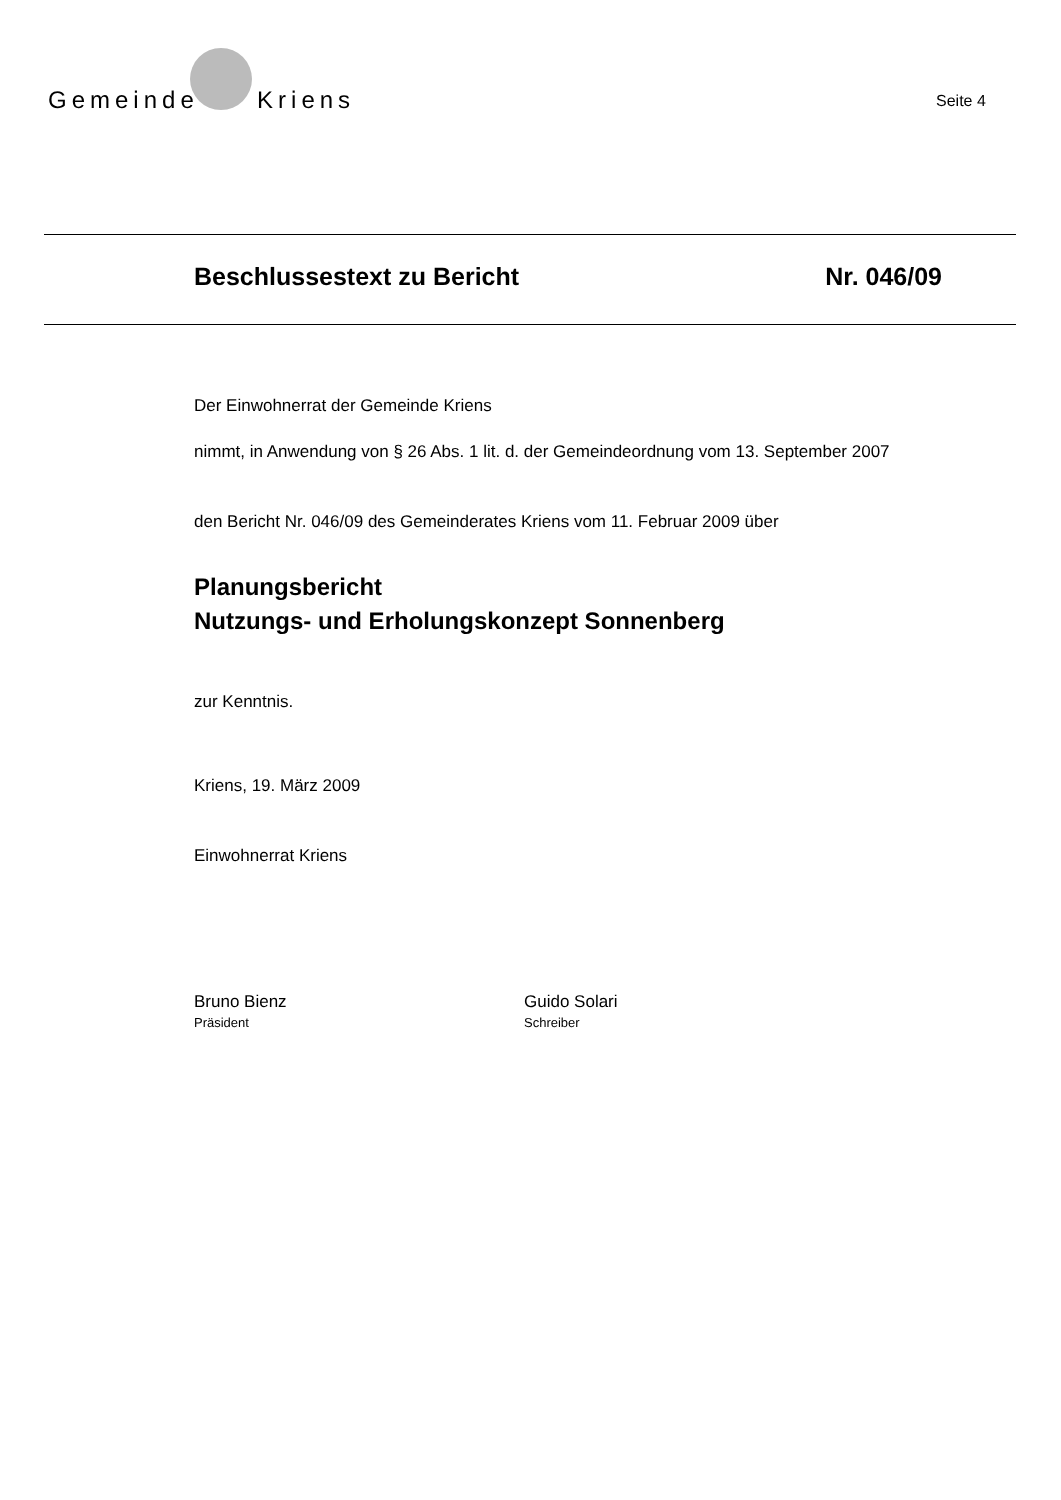Gemeinde Kriens
Seite 4
Beschlussestext zu Bericht Nr. 046/09
Der Einwohnerrat der Gemeinde Kriens
nimmt, in Anwendung von § 26 Abs. 1 lit. d. der Gemeindeordnung vom 13. September 2007
den Bericht Nr. 046/09 des Gemeinderates Kriens vom 11. Februar 2009 über
Planungsbericht
Nutzungs- und Erholungskonzept Sonnenberg
zur Kenntnis.
Kriens, 19. März 2009
Einwohnerrat Kriens
Bruno Bienz
Präsident
Guido Solari
Schreiber